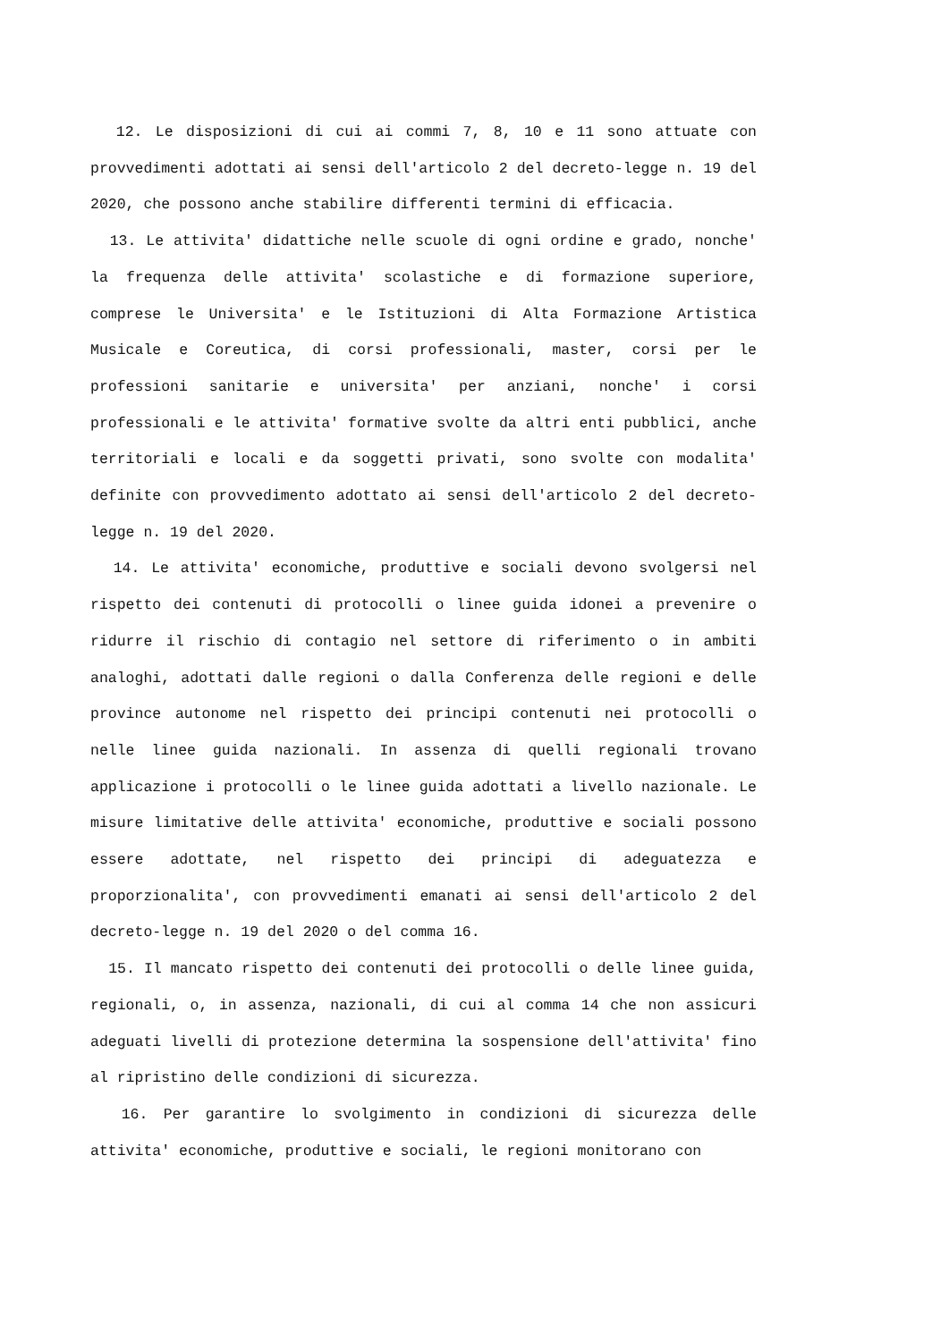12. Le disposizioni di cui ai commi 7, 8, 10 e 11 sono attuate con provvedimenti adottati ai sensi dell'articolo 2 del decreto-legge n. 19 del 2020, che possono anche stabilire differenti termini di efficacia.
13. Le attivita' didattiche nelle scuole di ogni ordine e grado, nonche' la frequenza delle attivita' scolastiche e di formazione superiore, comprese le Universita' e le Istituzioni di Alta Formazione Artistica Musicale e Coreutica, di corsi professionali, master, corsi per le professioni sanitarie e universita' per anziani, nonche' i corsi professionali e le attivita' formative svolte da altri enti pubblici, anche territoriali e locali e da soggetti privati, sono svolte con modalita' definite con provvedimento adottato ai sensi dell'articolo 2 del decreto-legge n. 19 del 2020.
14. Le attivita' economiche, produttive e sociali devono svolgersi nel rispetto dei contenuti di protocolli o linee guida idonei a prevenire o ridurre il rischio di contagio nel settore di riferimento o in ambiti analoghi, adottati dalle regioni o dalla Conferenza delle regioni e delle province autonome nel rispetto dei principi contenuti nei protocolli o nelle linee guida nazionali. In assenza di quelli regionali trovano applicazione i protocolli o le linee guida adottati a livello nazionale. Le misure limitative delle attivita' economiche, produttive e sociali possono essere adottate, nel rispetto dei principi di adeguatezza e proporzionalita', con provvedimenti emanati ai sensi dell'articolo 2 del decreto-legge n. 19 del 2020 o del comma 16.
15. Il mancato rispetto dei contenuti dei protocolli o delle linee guida, regionali, o, in assenza, nazionali, di cui al comma 14 che non assicuri adeguati livelli di protezione determina la sospensione dell'attivita' fino al ripristino delle condizioni di sicurezza.
16. Per garantire lo svolgimento in condizioni di sicurezza delle attivita' economiche, produttive e sociali, le regioni monitorano con